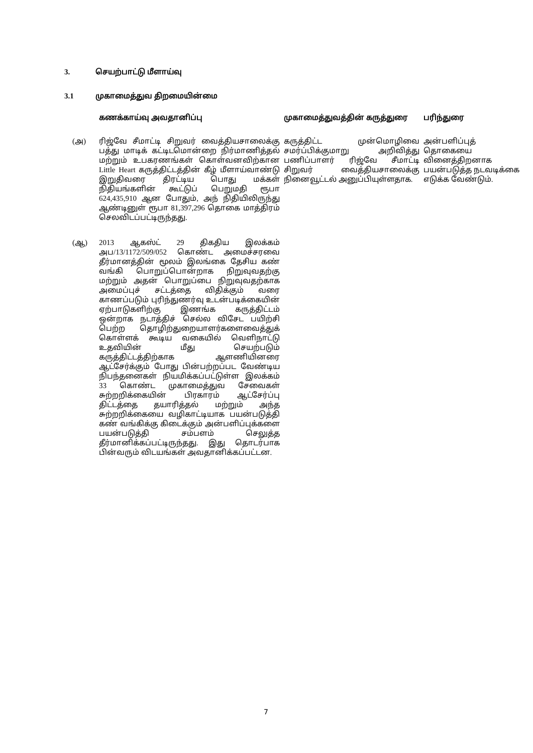3. செயற்பாட்டு மீளாய்வு
3.1 முகாமைத்துவ திறமையின்மை
| | கணக்காய்வு அவதானிப்பு | முகாமைத்துவத்தின் கருத்துரை | பரிந்துரை |
| --- | --- | --- | --- |
| (அ) | ரிஜ்வே சீமாட்டி சிறுவர் வைத்தியசாலைக்கு பத்து மாடிக் கட்டிடமொன்றை நிர்மாணித்தல் மற்றும் உபகரணங்கள் கொள்வனவிற்கான Little Heart கருத்திட்டத்தின் கீழ் மீளாய்வாண்டு இறுதிவரை திரட்டிய பொது மக்கள் நிதியங்களின் கூட்டுப் பெறுமதி ரூபா 624,435,910 ஆன போதும், அந் நிதியிலிருந்து ஆண்டினுள் ரூபா 81,397,296 தொகை மாத்திரம் செலவிடப்பட்டிருந்தது. | கருத்திட்ட முன்மொழிவை சமர்ப்பிக்குமாறு அறிவித்து பணிப்பாளர் ரிஜ்வே சீமாட்டி சிறுவர் வைத்தியசாலைக்கு நினைவூட்டல் அனுப்பியுள்ளதாக. | அன்பளிப்புத் தொகையை வினைத்திறனாக பயன்படுத்த நடவடிக்கை எடுக்க வேண்டும். |
| (ஆ) | 2013 ஆகஸ்ட் 29 திகதிய இலக்கம் அப/13/1172/509/052 கொண்ட அமைச்சரவை தீர்மானத்தின் மூலம் இலங்கை தேசிய கண் வங்கி பொறுப்பொன்றாக நிறுவுவதற்கு மற்றும் அதன் பொறுப்பை நிறுவுவதற்காக அமைப்புச் சட்டத்தை விதிக்கும் வரை காணப்படும் புரிந்துணர்வு உடன்படிக்கையின் ஏற்பாடுகளிற்கு இணங்க கருத்திட்டம் ஒன்றாக நடாத்திச் செல்ல விசேட பயிற்சி பெற்ற தொழிற்துறையாளர்களைவைத்துக் கொள்ளக் கூடிய வகையில் வெளிநாட்டு உதவியின் மீது செயற்படும் கருத்திட்டத்திற்காக ஆளணியினரை ஆட்சேர்க்கும் போது பின்பற்றப்பட வேண்டிய நிபந்தனைகள் நியமிக்கப்பட்டுள்ள இலக்கம் 33 கொண்ட முகாமைத்துவ சேவைகள் சுற்றறிக்கையின் பிரகாரம் ஆட்சேர்ப்பு திட்டத்தை தயாரித்தல் மற்றும் அந்த சுற்றறிக்கையை வழிகாட்டியாக பயன்படுத்தி கண் வங்கிக்கு கிடைக்கும் அன்பளிப்புக்களை பயன்படுத்தி சம்பளம் செலுத்த தீர்மானிக்கப்பட்டிருந்தது. இது தொடர்பாக பின்வரும் விடயங்கள் அவதானிக்கப்பட்டன. | | |
7